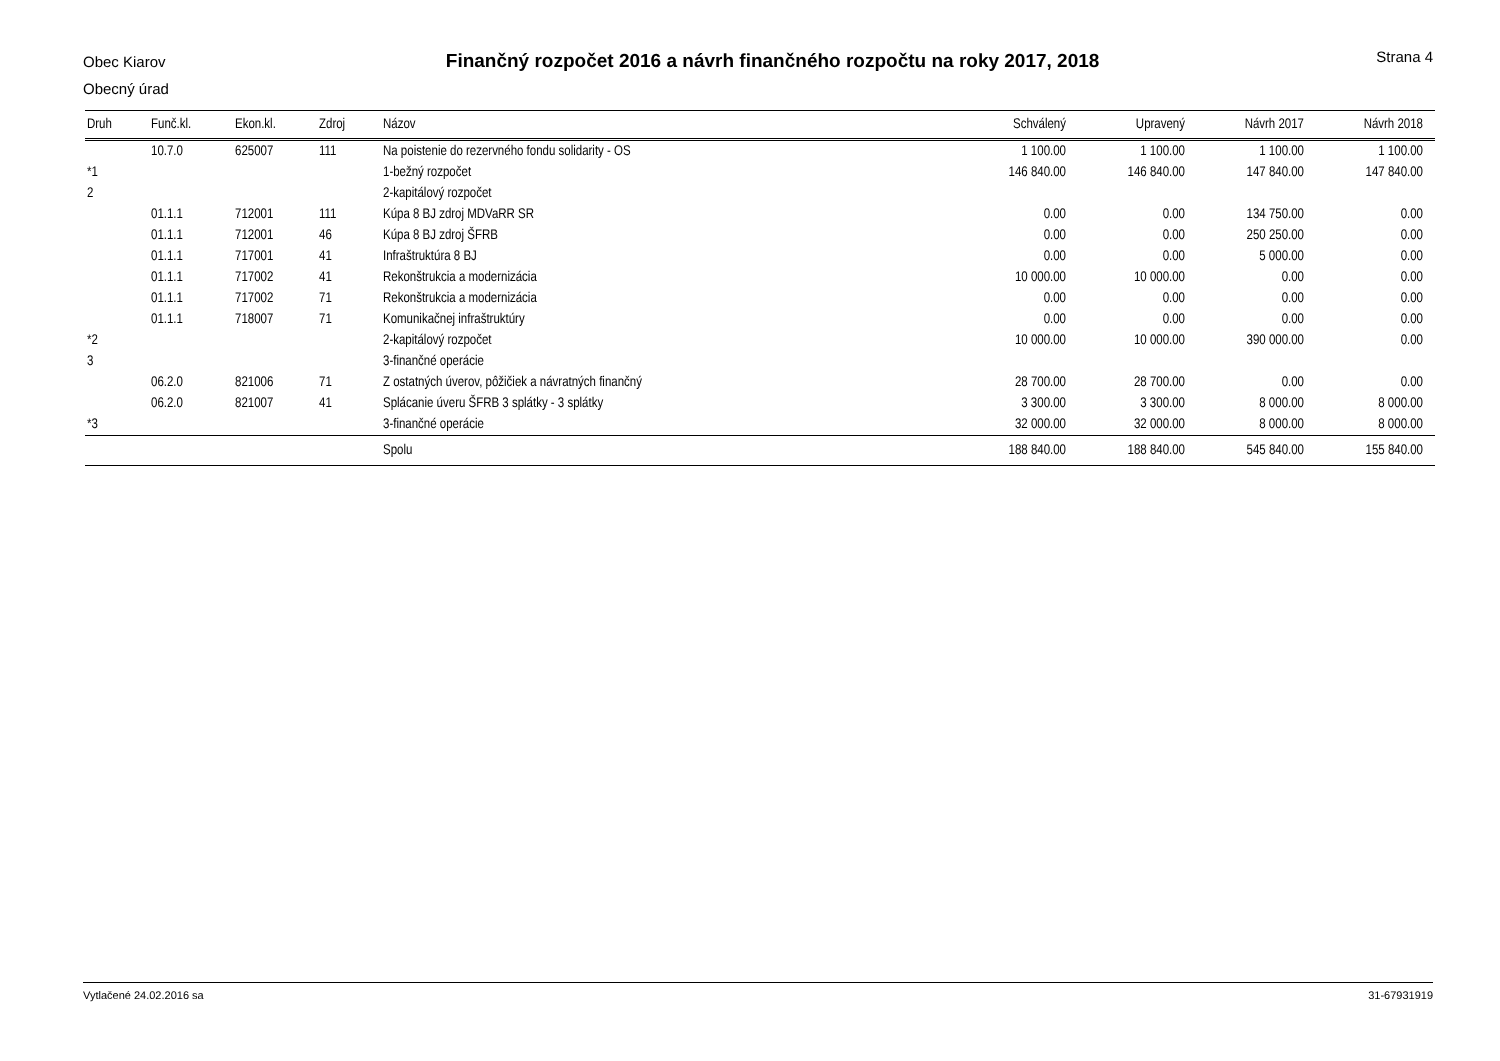Obec Kiarov
Obecný úrad
Finančný rozpočet 2016 a návrh finančného rozpočtu na roky 2017, 2018
Strana 4
| Druh | Funč.kl. | Ekon.kl. | Zdroj | Názov | Schválený | Upravený | Návrh 2017 | Návrh 2018 |
| --- | --- | --- | --- | --- | --- | --- | --- | --- |
| | 10.7.0 | 625007 | 111 | Na poistenie do rezervného fondu solidarity - OS | 1 100.00 | 1 100.00 | 1 100.00 | 1 100.00 |
| *1 | | | | 1-bežný rozpočet | 146 840.00 | 146 840.00 | 147 840.00 | 147 840.00 |
| 2 | | | | 2-kapitálový rozpočet | | | | |
| | 01.1.1 | 712001 | 111 | Kúpa 8 BJ zdroj MDVaRR SR | 0.00 | 0.00 | 134 750.00 | 0.00 |
| | 01.1.1 | 712001 | 46 | Kúpa 8 BJ zdroj ŠFRB | 0.00 | 0.00 | 250 250.00 | 0.00 |
| | 01.1.1 | 717001 | 41 | Infraštruktúra 8 BJ | 0.00 | 0.00 | 5 000.00 | 0.00 |
| | 01.1.1 | 717002 | 41 | Rekonštrukcia a modernizácia | 10 000.00 | 10 000.00 | 0.00 | 0.00 |
| | 01.1.1 | 717002 | 71 | Rekonštrukcia a modernizácia | 0.00 | 0.00 | 0.00 | 0.00 |
| | 01.1.1 | 718007 | 71 | Komunikačnej infraštruktúry | 0.00 | 0.00 | 0.00 | 0.00 |
| *2 | | | | 2-kapitálový rozpočet | 10 000.00 | 10 000.00 | 390 000.00 | 0.00 |
| 3 | | | | 3-finančné operácie | | | | |
| | 06.2.0 | 821006 | 71 | Z ostatných úverov, pôžičiek a návratných finančný | 28 700.00 | 28 700.00 | 0.00 | 0.00 |
| | 06.2.0 | 821007 | 41 | Splácanie úveru ŠFRB 3 splátky - 3 splátky | 3 300.00 | 3 300.00 | 8 000.00 | 8 000.00 |
| *3 | | | | 3-finančné operácie | 32 000.00 | 32 000.00 | 8 000.00 | 8 000.00 |
| | | | | Spolu | 188 840.00 | 188 840.00 | 545 840.00 | 155 840.00 |
Vytlačené 24.02.2016 sa 31-67931919